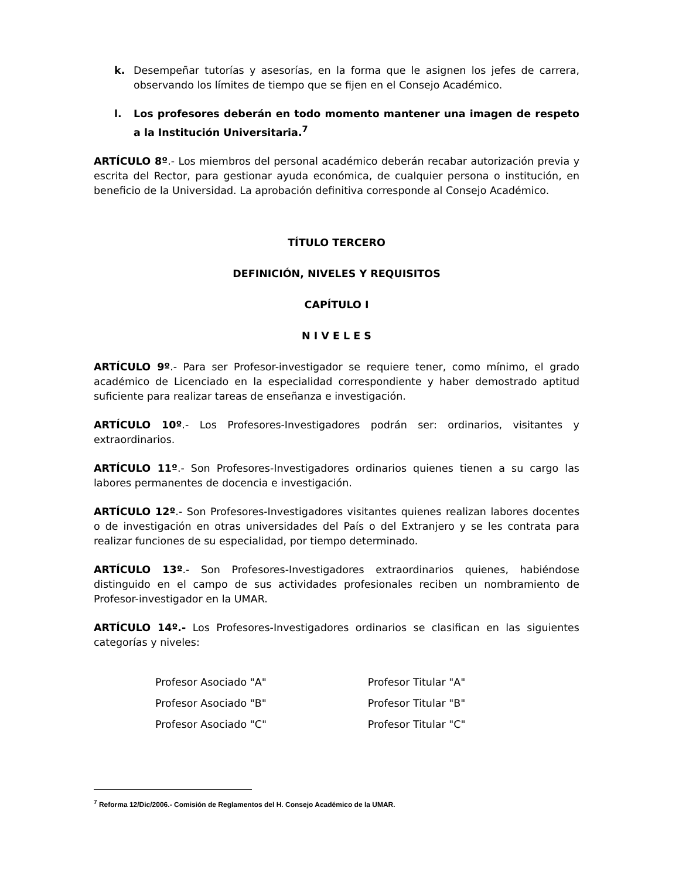k. Desempeñar tutorías y asesorías, en la forma que le asignen los jefes de carrera, observando los límites de tiempo que se fijen en el Consejo Académico.
l. Los profesores deberán en todo momento mantener una imagen de respeto a la Institución Universitaria.<sup>7</sup>
ARTÍCULO 8º.- Los miembros del personal académico deberán recabar autorización previa y escrita del Rector, para gestionar ayuda económica, de cualquier persona o institución, en beneficio de la Universidad. La aprobación definitiva corresponde al Consejo Académico.
TÍTULO TERCERO
DEFINICIÓN, NIVELES Y REQUISITOS
CAPÍTULO I
N I V E L E S
ARTÍCULO 9º.- Para ser Profesor-investigador se requiere tener, como mínimo, el grado académico de Licenciado en la especialidad correspondiente y haber demostrado aptitud suficiente para realizar tareas de enseñanza e investigación.
ARTÍCULO 10º.- Los Profesores-Investigadores podrán ser: ordinarios, visitantes y extraordinarios.
ARTÍCULO 11º.- Son Profesores-Investigadores ordinarios quienes tienen a su cargo las labores permanentes de docencia e investigación.
ARTÍCULO 12º.- Son Profesores-Investigadores visitantes quienes realizan labores docentes o de investigación en otras universidades del País o del Extranjero y se les contrata para realizar funciones de su especialidad, por tiempo determinado.
ARTÍCULO 13º.- Son Profesores-Investigadores extraordinarios quienes, habiéndose distinguido en el campo de sus actividades profesionales reciben un nombramiento de Profesor-investigador en la UMAR.
ARTÍCULO 14º.- Los Profesores-Investigadores ordinarios se clasifican en las siguientes categorías y niveles:
| Profesor Asociado "A" | Profesor Titular "A" |
| Profesor Asociado "B" | Profesor Titular "B" |
| Profesor Asociado "C" | Profesor Titular "C" |
<sup>7</sup> Reforma 12/Dic/2006.- Comisión de Reglamentos del H. Consejo Académico de la UMAR.